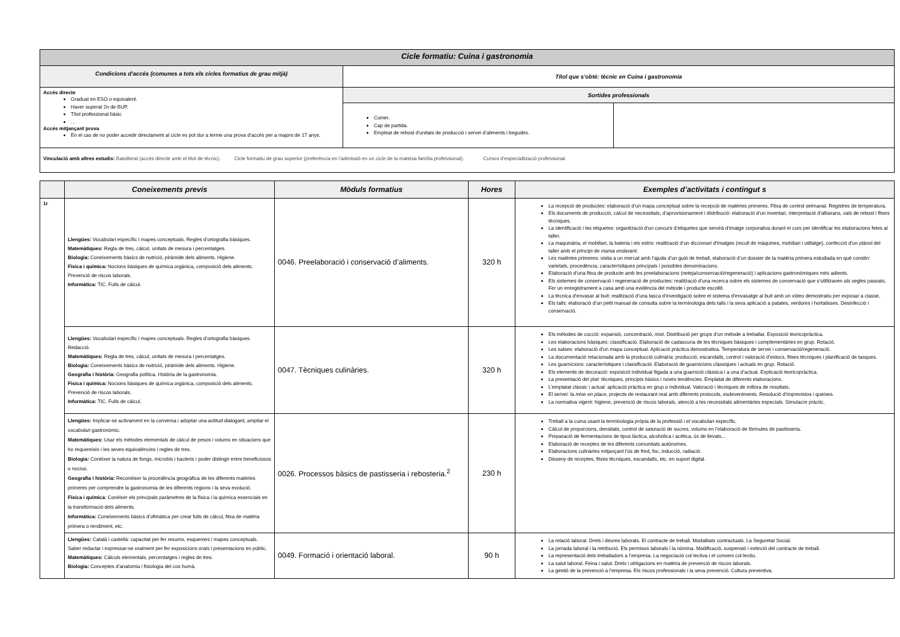| Cicle formatiu: Cuina i gastronomia | | |
| Condicions d’accés (comunes a tots els cicles formatius de grau mitjà) | Títol que s’obté: tècnic en Cuina i gastronomia | |
| Accés directe Graduat en ESO o equivalent. Haver superat 2n de BUP. Títol professional bàsic … Accés mitjançant prova En el cas de no poder accedir directament al cicle es pot dur a terme una prova d’accés per a majors de 17 anys. | Sortides professionals | |
| | Cuiner. Cap de partida. Empleat de rebost d’unitats de producció i servei d’aliments i begudes. | |
| Vinculació amb altres estudis: Batxillerat (accés directe amb el títol de tècnic). Cicle formatiu de grau superior (preferència en l’admissió en un cicle de la mateixa família professional). Cursos d’especialització professional. | | |
| | Coneixements previs | Mòduls formatius | Hores | Exemples d’activitats i contingut s |
| --- | --- | --- | --- | --- |
| 1r | Llengües: Vocabulari específic i mapes conceptuals. Regles d’ortografia bàsiques. Matemàtiques: Regla de tres, càlcul, unitats de mesura i percentatges. Biologia: Coneixements bàsics de nutrició, piràmide dels aliments. Higiene. Física i química: Nocions bàsiques de química orgànica, composició dels aliments. Prevenció de riscos laborals. Informàtica: TIC. Fulls de càlcul. | 0046. Preelaboració i conservació d’aliments. | 320 h | La recepció de productes: elaboració d’un mapa conceptual sobre la recepció de matèries primeres. Fitxa de control setmanal. Registres de temperatura. Els documents de producció, càlcul de necessitats, d’aprovisionament i distribució: elaboració d’un inventari, interpretació d’albarans, vals de rebost i fitxes tècniques. La identificació i les etiquetes: organització d’un concurs d’etiquetes que servirà d’imatge corporativa durant el curs per identificar les elaboracions fetes al taller. La maquinària, el mobiliari, la bateria i els estris: realització d’un diccionari d’imatges (recull de màquines, mobiliari i utillatge), confecció d’un plànol del taller amb el principi de marxa endavant . Les matèries primeres: visita a un mercat amb l’ajuda d’un guió de treball, elaboració d’un dossier de la matèria primera estudiada en què constin: varietats, procedència, característiques principals i possibles denominacions. Elaboració d’una fitxa de producte amb les preelaboracions (neteja/conservació/regeneració) i aplicacions gastronòmiques més adients. Els sistemes de conservació i regeneració de productes: realització d’una recerca sobre els sistemes de conservació que s’utilitzaven als segles passats. Fer un enregistrament a casa amb una evidència del mètode i producte escollit. La tècnica d’envasar al buit: realització d’una tasca d’investigació sobre el sistema d’envasatge al buit amb un vídeo demostratiu per exposar a classe. Els talls: elaboració d’un petit manual de consulta sobre la terminologia dels talls i la seva aplicació a patates, verdures i hortalisses. Desinfecció i conservació. |
| | Llengües: Vocabulari específic i mapes conceptuals. Regles d’ortografia bàsiques. Redacció. Matemàtiques: Regla de tres, càlcul, unitats de mesura i percentatges. Biologia: Coneixements bàsics de nutrició, piràmide dels aliments. Higiene. Geografia i història: Geografia política. Història de la gastronomia. Física i química: Nocions bàsiques de química orgànica, composició dels aliments. Prevenció de riscos laborals. Informàtica: TIC. Fulls de càlcul. | 0047. Tècniques culinàries. | 320 h | Els mètodes de cocció: expansió, concentració, mixt. Distribució per grups d’un mètode a treballar. Exposició teoricopràctica. Les elaboracions bàsiques: classificació. Elaboració de cadascuna de les tècniques bàsiques i complementàries en grup. Rotació. Les salses: elaboració d’un mapa conceptual. Aplicació pràctica demostrativa. Temperatura de servei i conservació/regeneració. La documentació relacionada amb la producció culinària: producció, escandalls, control i valoració d’estocs, fitxes tècniques i planificació de tasques. Les guarnicions: característiques i classificació. Elaboració de guarnicions clàssiques i actuals en grup. Rotació. Els elements de decoració: exposició individual lligada a una guarnició clàssica i a una d’actual. Explicació teoricopràctica. La presentació del plat: tècniques, principis bàsics i noves tendències. Emplatat de diferents elaboracions. L’emplatat clàssic i actual: aplicació pràctica en grup o individual. Valoració i tècniques de millora de resultats. El servei: la mise en place , projecte de restaurant real amb diferents protocols, esdeveniments. Resolució d’imprevistos i queixes. La normativa vigent: higiene, prevenció de riscos laborals, atenció a les necessitats alimentàries especials. Simulacre pràctic. |
| | Llengües: Implicar-se activament en la conversa i adoptar una actitud dialogant, ampliar el vocabulari gastronòmic. Matemàtiques: Usar els mètodes elementals de càlcul de pesos i volums en situacions que ho requereixin i les seves equivalències i regles de tres. Biologia: Conèixer la natura de fongs, microbis i bacteris i poder distingir entre beneficiosos o nocius. Geografia i història: Reconèixer la procedència geogràfica de les diferents matèries primeres per comprendre la gastronomia de les diferents regions i la seva evolució. Física i química : Conèixer els principals paràmetres de la física i la química essencials en la transformació dels aliments. Informàtica: Coneixements bàsics d’ofimàtica per crear fulls de càlcul, fitxa de matèria primera o rendiment, etc. | 0026. Processos bàsics de pastisseria i rebosteria.<sup>2</sup> | 230 h | Treball a la cuina usant la terminologia pròpia de la professió i el vocabulari específic. Càlcul de proporcions, densitats, control de saturació de sucres, volums en l’elaboració de fórmules de pastisseria. Preparació de fermentacions de tipus làctica, alcohòlica i acètica, ús de llevats... Elaboració de receptes de les diferents comunitats autònomes. Elaboracions culinàries mitjançant l’ús de fred, foc, inducció, radiació. Disseny de receptes, fitxes tècniques, escandalls, etc. en suport digital. |
| | Llengües: Català i castellà: capacitat per fer resums, esquemes i mapes conceptuals. Saber redactar i expressar-se oralment per fer exposicions orals i presentacions en públic. Matemàtiques: Càlculs elementals, percentatges i regles de tres. Biologia: Conceptes d’anatomia i fisiologia del cos humà. | 0049. Formació i orientació laboral. | 90 h | La relació laboral. Drets i deures laborals. El contracte de treball. Modalitats contractuals. La Seguretat Social. La jornada laboral i la retribució. Els permisos laborals i la nòmina. Modificació, suspensió i extinció del contracte de treball. La representació dels treballadors a l’empresa. La negociació col·lectiva i el conveni col·lectiu. La salut laboral. Feina i salut. Drets i obligacions en matèria de prevenció de riscos laborals. La gestió de la prevenció a l’empresa. Els riscos professionals i la seva prevenció. Cultura preventiva. |